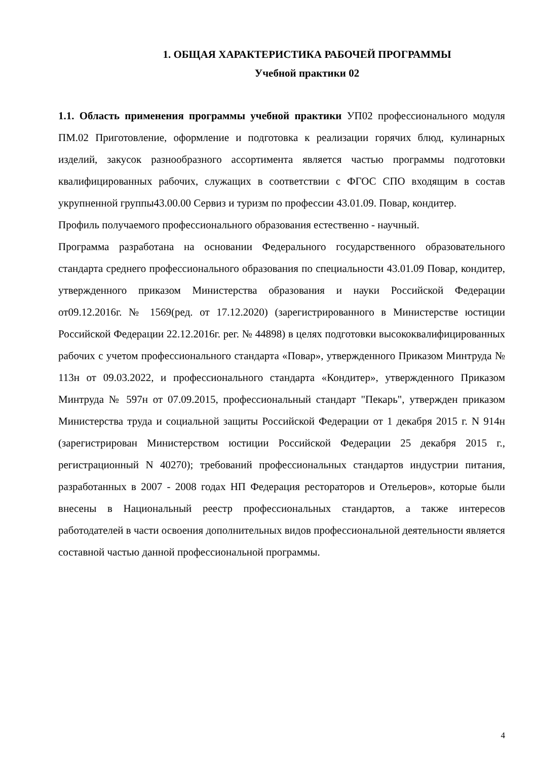1. ОБЩАЯ ХАРАКТЕРИСТИКА РАБОЧЕЙ ПРОГРАММЫ
Учебной практики 02
1.1. Область применения программы учебной практики УП02 профессионального модуля ПМ.02 Приготовление, оформление и подготовка к реализации горячих блюд, кулинарных изделий, закусок разнообразного ассортимента является частью программы подготовки квалифицированных рабочих, служащих в соответствии с ФГОС СПО входящим в состав укрупненной группы43.00.00 Сервиз и туризм по профессии 43.01.09. Повар, кондитер.
Профиль получаемого профессионального образования естественно - научный.
Программа разработана на основании Федерального государственного образовательного стандарта среднего профессионального образования по специальности 43.01.09 Повар, кондитер, утвержденного приказом Министерства образования и науки Российской Федерации от09.12.2016г. № 1569(ред. от 17.12.2020) (зарегистрированного в Министерстве юстиции Российской Федерации 22.12.2016г. рег. № 44898) в целях подготовки высококвалифицированных рабочих с учетом профессионального стандарта «Повар», утвержденного Приказом Минтруда № 113н от 09.03.2022, и профессионального стандарта «Кондитер», утвержденного Приказом Минтруда № 597н от 07.09.2015, профессиональный стандарт "Пекарь", утвержден приказом Министерства труда и социальной защиты Российской Федерации от 1 декабря 2015 г. N 914н (зарегистрирован Министерством юстиции Российской Федерации 25 декабря 2015 г., регистрационный N 40270); требований профессиональных стандартов индустрии питания, разработанных в 2007 - 2008 годах НП Федерация рестораторов и Отельеров», которые были внесены в Национальный реестр профессиональных стандартов, а также интересов работодателей в части освоения дополнительных видов профессиональной деятельности является составной частью данной профессиональной программы.
4